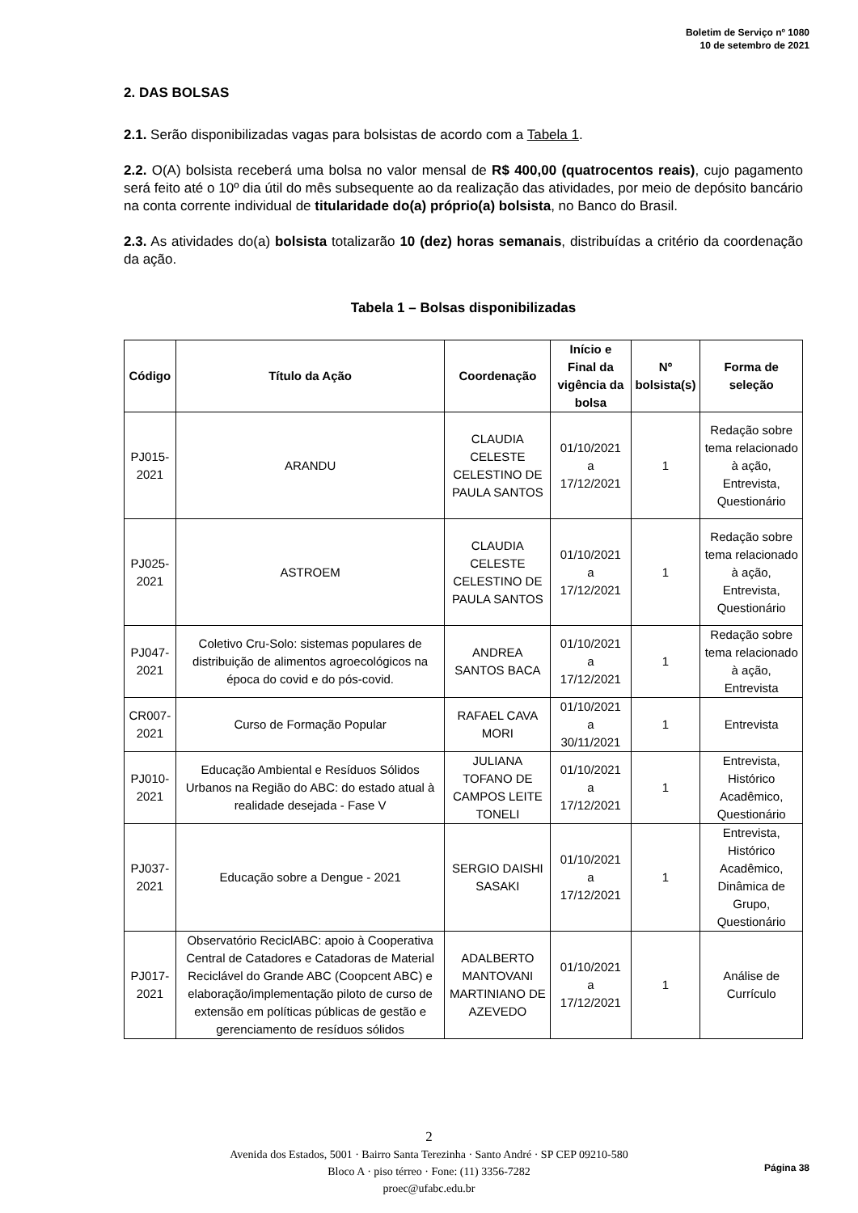Boletim de Serviço nº 1080
10 de setembro de 2021
2. DAS BOLSAS
2.1. Serão disponibilizadas vagas para bolsistas de acordo com a Tabela 1.
2.2. O(A) bolsista receberá uma bolsa no valor mensal de R$ 400,00 (quatrocentos reais), cujo pagamento será feito até o 10º dia útil do mês subsequente ao da realização das atividades, por meio de depósito bancário na conta corrente individual de titularidade do(a) próprio(a) bolsista, no Banco do Brasil.
2.3. As atividades do(a) bolsista totalizarão 10 (dez) horas semanais, distribuídas a critério da coordenação da ação.
Tabela 1 – Bolsas disponibilizadas
| Código | Título da Ação | Coordenação | Início e Final da vigência da bolsa | Nº bolsista(s) | Forma de seleção |
| --- | --- | --- | --- | --- | --- |
| PJ015-2021 | ARANDU | CLAUDIA CELESTE CELESTINO DE PAULA SANTOS | 01/10/2021 a 17/12/2021 | 1 | Redação sobre tema relacionado à ação, Entrevista, Questionário |
| PJ025-2021 | ASTROEM | CLAUDIA CELESTE CELESTINO DE PAULA SANTOS | 01/10/2021 a 17/12/2021 | 1 | Redação sobre tema relacionado à ação, Entrevista, Questionário |
| PJ047-2021 | Coletivo Cru-Solo: sistemas populares de distribuição de alimentos agroecológicos na época do covid e do pós-covid. | ANDREA SANTOS BACA | 01/10/2021 a 17/12/2021 | 1 | Redação sobre tema relacionado à ação, Entrevista |
| CR007-2021 | Curso de Formação Popular | RAFAEL CAVA MORI | 01/10/2021 a 30/11/2021 | 1 | Entrevista |
| PJ010-2021 | Educação Ambiental e Resíduos Sólidos Urbanos na Região do ABC: do estado atual à realidade desejada - Fase V | JULIANA TOFANO DE CAMPOS LEITE TONELI | 01/10/2021 a 17/12/2021 | 1 | Entrevista, Histórico Acadêmico, Questionário |
| PJ037-2021 | Educação sobre a Dengue - 2021 | SERGIO DAISHI SASAKI | 01/10/2021 a 17/12/2021 | 1 | Entrevista, Histórico Acadêmico, Dinâmica de Grupo, Questionário |
| PJ017-2021 | Observatório ReciclABC: apoio à Cooperativa Central de Catadores e Catadoras de Material Reciclável do Grande ABC (Coopcent ABC) e elaboração/implementação piloto de curso de extensão em políticas públicas de gestão e gerenciamento de resíduos sólidos | ADALBERTO MANTOVANI MARTINIANO DE AZEVEDO | 01/10/2021 a 17/12/2021 | 1 | Análise de Currículo |
2
Avenida dos Estados, 5001 · Bairro Santa Terezinha · Santo André · SP CEP 09210-580
Bloco A · piso térreo · Fone: (11) 3356-7282
proec@ufabc.edu.br
Página 38